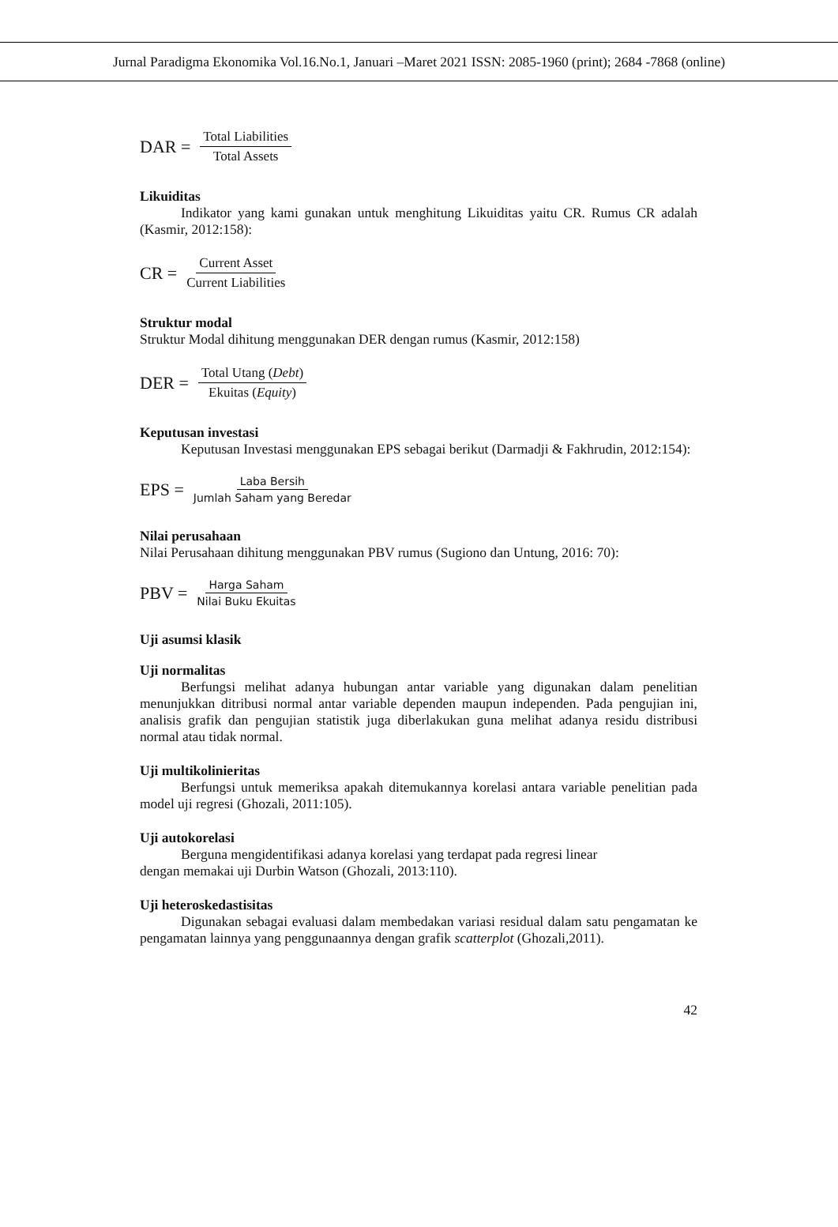Jurnal Paradigma Ekonomika Vol.16.No.1, Januari –Maret 2021 ISSN: 2085-1960 (print); 2684 -7868 (online)
DAR = Total Liabilities Total Assets
Likuiditas
Indikator yang kami gunakan untuk menghitung Likuiditas yaitu CR. Rumus CR adalah (Kasmir, 2012:158):
CR = Current Asset Current Liabilities
Struktur modal
Struktur Modal dihitung menggunakan DER dengan rumus (Kasmir, 2012:158)
DER = Total Utang (Debt) Ekuitas (Equity)
Keputusan investasi
Keputusan Investasi menggunakan EPS sebagai berikut (Darmadji & Fakhrudin, 2012:154):
EPS = Laba Bersih Jumlah Saham yang Beredar
Nilai perusahaan
Nilai Perusahaan dihitung menggunakan PBV rumus (Sugiono dan Untung, 2016: 70):
PBV = Harga Saham Nilai Buku Ekuitas
Uji asumsi klasik
Uji normalitas
Berfungsi melihat adanya hubungan antar variable yang digunakan dalam penelitian menunjukkan ditribusi normal antar variable dependen maupun independen. Pada pengujian ini, analisis grafik dan pengujian statistik juga diberlakukan guna melihat adanya residu distribusi normal atau tidak normal.
Uji multikolinieritas
Berfungsi untuk memeriksa apakah ditemukannya korelasi antara variable penelitian pada model uji regresi (Ghozali, 2011:105).
Uji autokorelasi
Berguna mengidentifikasi adanya korelasi yang terdapat pada regresi linear
dengan memakai uji Durbin Watson (Ghozali, 2013:110).
Uji heteroskedastisitas
Digunakan sebagai evaluasi dalam membedakan variasi residual dalam satu pengamatan ke pengamatan lainnya yang penggunaannya dengan grafik scatterplot (Ghozali,2011).
42